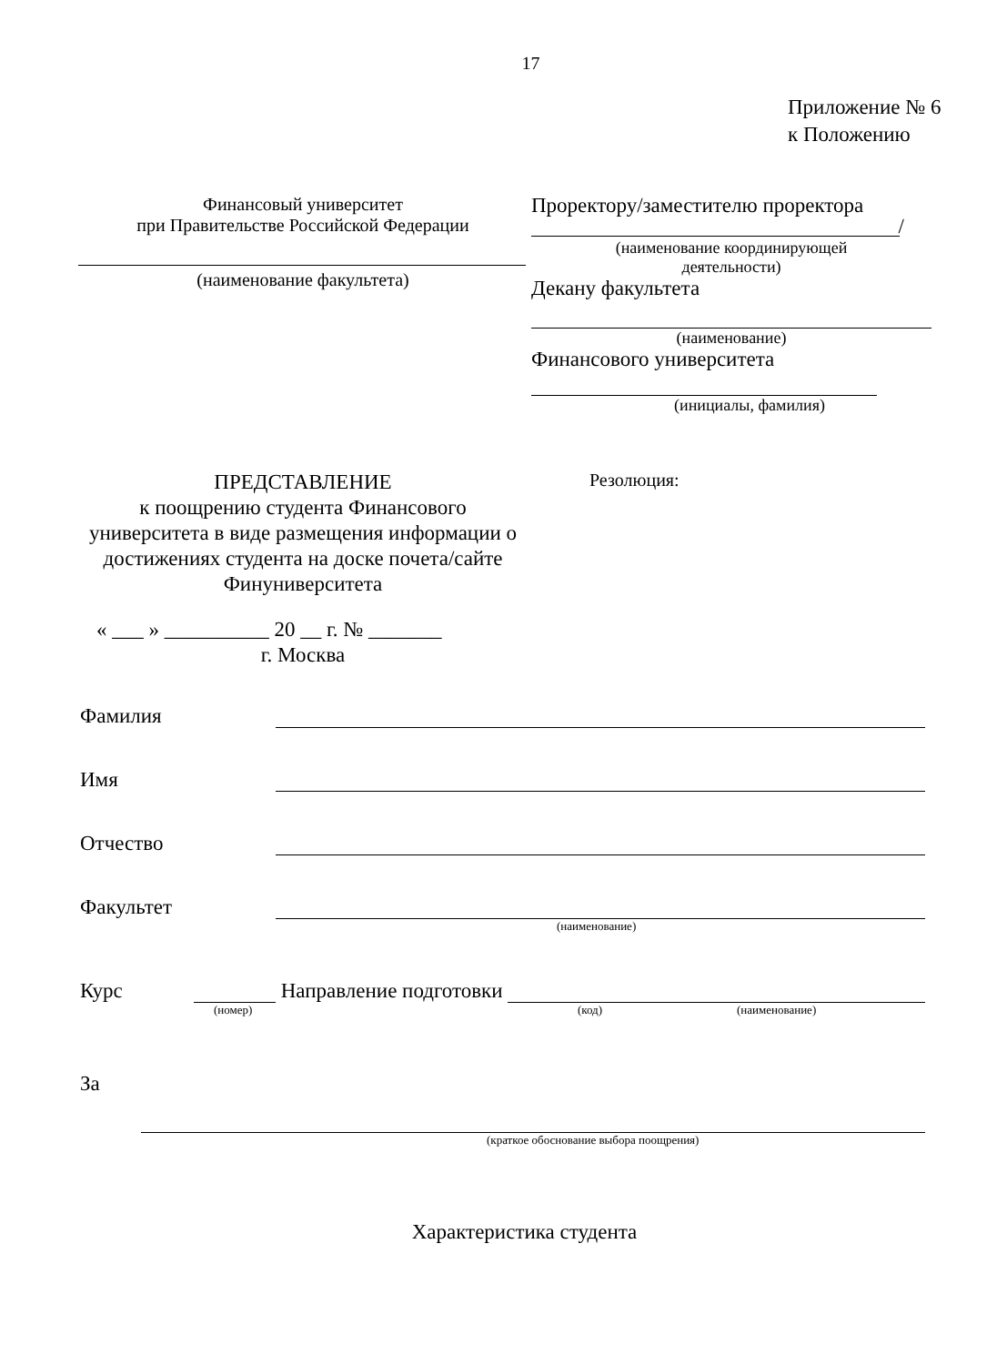17
Приложение № 6
к Положению
Финансовый университет
при Правительстве Российской Федерации
(наименование факультета)
Проректору/заместителю проректора
/
(наименование координирующей
деятельности)
Декану факультета
(наименование)
Финансового университета
(инициалы, фамилия)
ПРЕДСТАВЛЕНИЕ
к поощрению студента Финансового университета в виде размещения информации о достижениях студента на доске почета/сайте Финуниверситета
« ___ » __________ 20 __ г. № _______
г. Москва
Резолюция:
Фамилия
Имя
Отчество
Факультет
(наименование)
Курс Направление подготовки
(номер) (код) (наименование)
За
(краткое обоснование выбора поощрения)
Характеристика студента